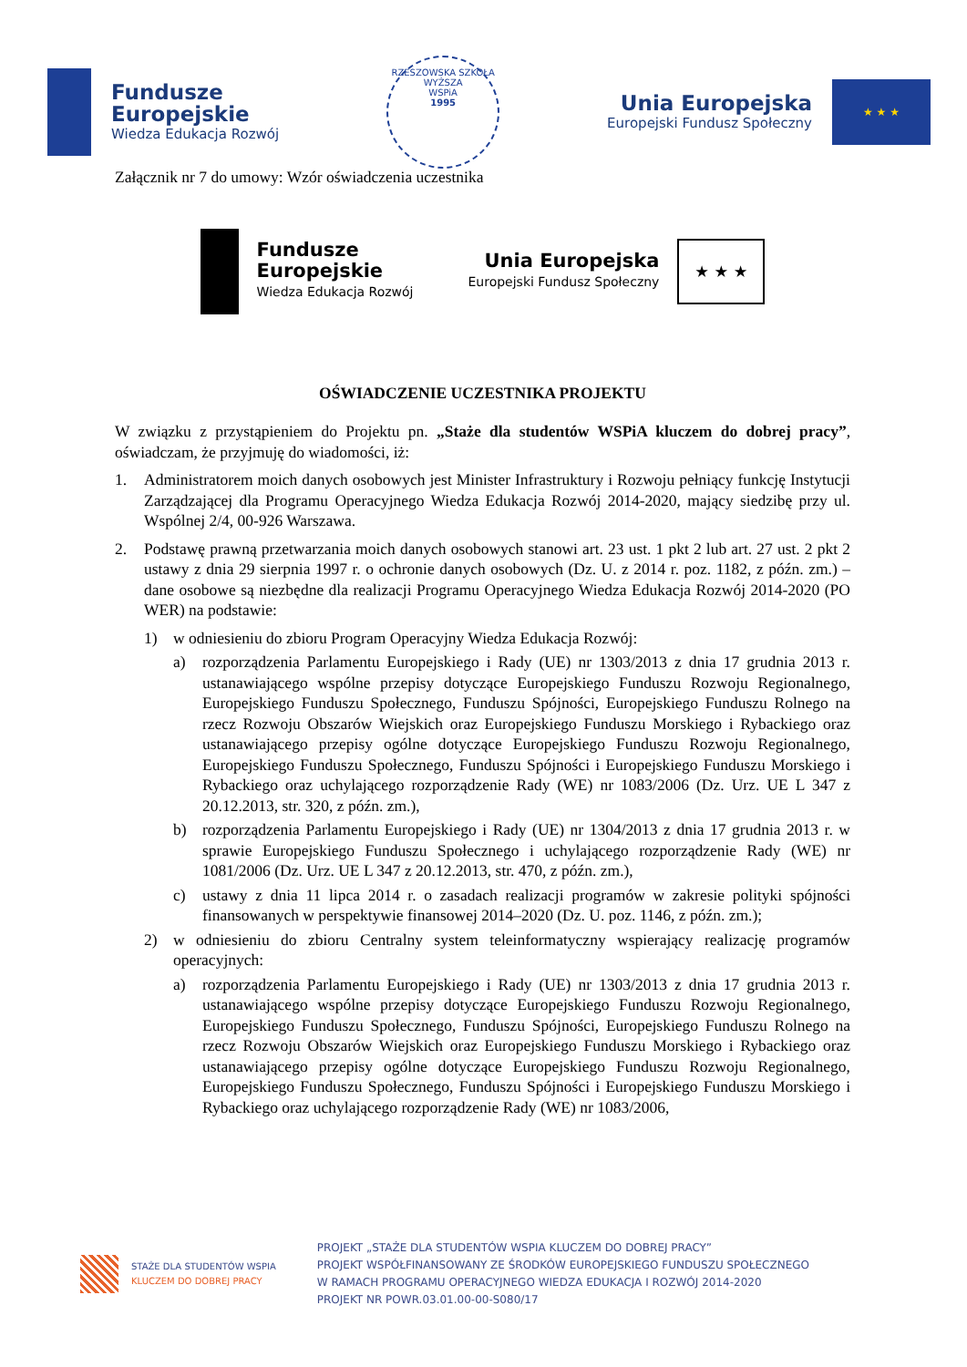Fundusze
Europejskie
Wiedza Edukacja Rozwój
RZESZOWSKA SZKOŁA
WYŻSZA
WSPiA
1995
Unia Europejska
Europejski Fundusz Społeczny
★ ★ ★
Załącznik nr 7 do umowy: Wzór oświadczenia uczestnika
Fundusze
Europejskie
Wiedza Edukacja Rozwój
Unia Europejska
Europejski Fundusz Społeczny
★ ★ ★
OŚWIADCZENIE UCZESTNIKA PROJEKTU
W związku z przystąpieniem do Projektu pn. „Staże dla studentów WSPiA kluczem do dobrej pracy”, oświadczam, że przyjmuję do wiadomości, iż:
1. Administratorem moich danych osobowych jest Minister Infrastruktury i Rozwoju pełniący funkcję Instytucji Zarządzającej dla Programu Operacyjnego Wiedza Edukacja Rozwój 2014-2020, mający siedzibę przy ul. Wspólnej 2/4, 00-926 Warszawa.
2. Podstawę prawną przetwarzania moich danych osobowych stanowi art. 23 ust. 1 pkt 2 lub art. 27 ust. 2 pkt 2 ustawy z dnia 29 sierpnia 1997 r. o ochronie danych osobowych (Dz. U. z 2014 r. poz. 1182, z późn. zm.) – dane osobowe są niezbędne dla realizacji Programu Operacyjnego Wiedza Edukacja Rozwój 2014-2020 (PO WER) na podstawie:
1) w odniesieniu do zbioru Program Operacyjny Wiedza Edukacja Rozwój:
a) rozporządzenia Parlamentu Europejskiego i Rady (UE) nr 1303/2013 z dnia 17 grudnia 2013 r. ustanawiającego wspólne przepisy dotyczące Europejskiego Funduszu Rozwoju Regionalnego, Europejskiego Funduszu Społecznego, Funduszu Spójności, Europejskiego Funduszu Rolnego na rzecz Rozwoju Obszarów Wiejskich oraz Europejskiego Funduszu Morskiego i Rybackiego oraz ustanawiającego przepisy ogólne dotyczące Europejskiego Funduszu Rozwoju Regionalnego, Europejskiego Funduszu Społecznego, Funduszu Spójności i Europejskiego Funduszu Morskiego i Rybackiego oraz uchylającego rozporządzenie Rady (WE) nr 1083/2006 (Dz. Urz. UE L 347 z 20.12.2013, str. 320, z późn. zm.),
b) rozporządzenia Parlamentu Europejskiego i Rady (UE) nr 1304/2013 z dnia 17 grudnia 2013 r. w sprawie Europejskiego Funduszu Społecznego i uchylającego rozporządzenie Rady (WE) nr 1081/2006 (Dz. Urz. UE L 347 z 20.12.2013, str. 470, z późn. zm.),
c) ustawy z dnia 11 lipca 2014 r. o zasadach realizacji programów w zakresie polityki spójności finansowanych w perspektywie finansowej 2014–2020 (Dz. U. poz. 1146, z późn. zm.);
2) w odniesieniu do zbioru Centralny system teleinformatyczny wspierający realizację programów operacyjnych:
a) rozporządzenia Parlamentu Europejskiego i Rady (UE) nr 1303/2013 z dnia 17 grudnia 2013 r. ustanawiającego wspólne przepisy dotyczące Europejskiego Funduszu Rozwoju Regionalnego, Europejskiego Funduszu Społecznego, Funduszu Spójności, Europejskiego Funduszu Rolnego na rzecz Rozwoju Obszarów Wiejskich oraz Europejskiego Funduszu Morskiego i Rybackiego oraz ustanawiającego przepisy ogólne dotyczące Europejskiego Funduszu Rozwoju Regionalnego, Europejskiego Funduszu Społecznego, Funduszu Spójności i Europejskiego Funduszu Morskiego i Rybackiego oraz uchylającego rozporządzenie Rady (WE) nr 1083/2006,
STAŻE DLA STUDENTÓW WSPIA
KLUCZEM DO DOBREJ PRACY
PROJEKT „STAŻE DLA STUDENTÓW WSPIA KLUCZEM DO DOBREJ PRACY”
PROJEKT WSPÓŁFINANSOWANY ZE ŚRODKÓW EUROPEJSKIEGO FUNDUSZU SPOŁECZNEGO
W RAMACH PROGRAMU OPERACYJNEGO WIEDZA EDUKACJA I ROZWÓJ 2014-2020
PROJEKT NR POWR.03.01.00-00-S080/17